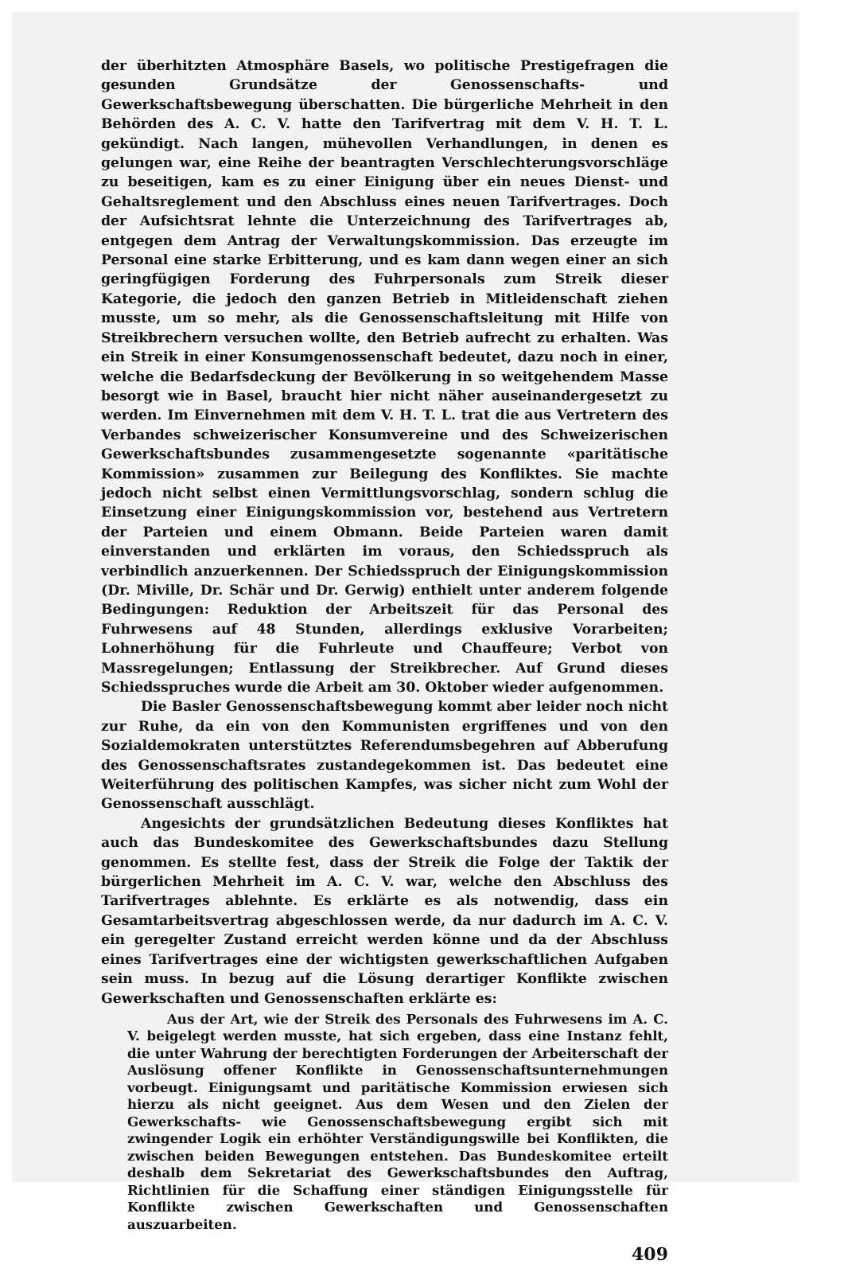der überhitzten Atmosphäre Basels, wo politische Prestigefragen die gesunden Grundsätze der Genossenschafts- und Gewerkschaftsbewegung überschatten. Die bürgerliche Mehrheit in den Behörden des A. C. V. hatte den Tarifvertrag mit dem V. H. T. L. gekündigt. Nach langen, mühevollen Verhandlungen, in denen es gelungen war, eine Reihe der beantragten Verschlechterungsvorschläge zu beseitigen, kam es zu einer Einigung über ein neues Dienst- und Gehaltsreglement und den Abschluss eines neuen Tarifvertrages. Doch der Aufsichtsrat lehnte die Unterzeichnung des Tarifvertrages ab, entgegen dem Antrag der Verwaltungskommission. Das erzeugte im Personal eine starke Erbitterung, und es kam dann wegen einer an sich geringfügigen Forderung des Fuhrpersonals zum Streik dieser Kategorie, die jedoch den ganzen Betrieb in Mitleidenschaft ziehen musste, um so mehr, als die Genossenschaftsleitung mit Hilfe von Streikbrechern versuchen wollte, den Betrieb aufrecht zu erhalten. Was ein Streik in einer Konsumgenossenschaft bedeutet, dazu noch in einer, welche die Bedarfsdeckung der Bevölkerung in so weitgehendem Masse besorgt wie in Basel, braucht hier nicht näher auseinandergesetzt zu werden. Im Einvernehmen mit dem V. H. T. L. trat die aus Vertretern des Verbandes schweizerischer Konsumvereine und des Schweizerischen Gewerkschaftsbundes zusammengesetzte sogenannte «paritätische Kommission» zusammen zur Beilegung des Konfliktes. Sie machte jedoch nicht selbst einen Vermittlungsvorschlag, sondern schlug die Einsetzung einer Einigungskommission vor, bestehend aus Vertretern der Parteien und einem Obmann. Beide Parteien waren damit einverstanden und erklärten im voraus, den Schiedsspruch als verbindlich anzuerkennen. Der Schiedsspruch der Einigungskommission (Dr. Miville, Dr. Schär und Dr. Gerwig) enthielt unter anderem folgende Bedingungen: Reduktion der Arbeitszeit für das Personal des Fuhrwesens auf 48 Stunden, allerdings exklusive Vorarbeiten; Lohnerhöhung für die Fuhrleute und Chauffeure; Verbot von Massregelungen; Entlassung der Streikbrecher. Auf Grund dieses Schiedsspruches wurde die Arbeit am 30. Oktober wieder aufgenommen.
Die Basler Genossenschaftsbewegung kommt aber leider noch nicht zur Ruhe, da ein von den Kommunisten ergriffenes und von den Sozialdemokraten unterstütztes Referendumsbegehren auf Abberufung des Genossenschaftsrates zustandegekommen ist. Das bedeutet eine Weiterführung des politischen Kampfes, was sicher nicht zum Wohl der Genossenschaft ausschlägt.
Angesichts der grundsätzlichen Bedeutung dieses Konfliktes hat auch das Bundeskomitee des Gewerkschaftsbundes dazu Stellung genommen. Es stellte fest, dass der Streik die Folge der Taktik der bürgerlichen Mehrheit im A. C. V. war, welche den Abschluss des Tarifvertrages ablehnte. Es erklärte es als notwendig, dass ein Gesamtarbeitsvertrag abgeschlossen werde, da nur dadurch im A. C. V. ein geregelter Zustand erreicht werden könne und da der Abschluss eines Tarifvertrages eine der wichtigsten gewerkschaftlichen Aufgaben sein muss. In bezug auf die Lösung derartiger Konflikte zwischen Gewerkschaften und Genossenschaften erklärte es:
Aus der Art, wie der Streik des Personals des Fuhrwesens im A. C. V. beigelegt werden musste, hat sich ergeben, dass eine Instanz fehlt, die unter Wahrung der berechtigten Forderungen der Arbeiterschaft der Auslösung offener Konflikte in Genossenschaftsunternehmungen vorbeugt. Einigungsamt und paritätische Kommission erwiesen sich hierzu als nicht geeignet. Aus dem Wesen und den Zielen der Gewerkschafts- wie Genossenschaftsbewegung ergibt sich mit zwingender Logik ein erhöhter Verständigungswille bei Konflikten, die zwischen beiden Bewegungen entstehen. Das Bundeskomitee erteilt deshalb dem Sekretariat des Gewerkschaftsbundes den Auftrag, Richtlinien für die Schaffung einer ständigen Einigungsstelle für Konflikte zwischen Gewerkschaften und Genossenschaften auszuarbeiten.
409